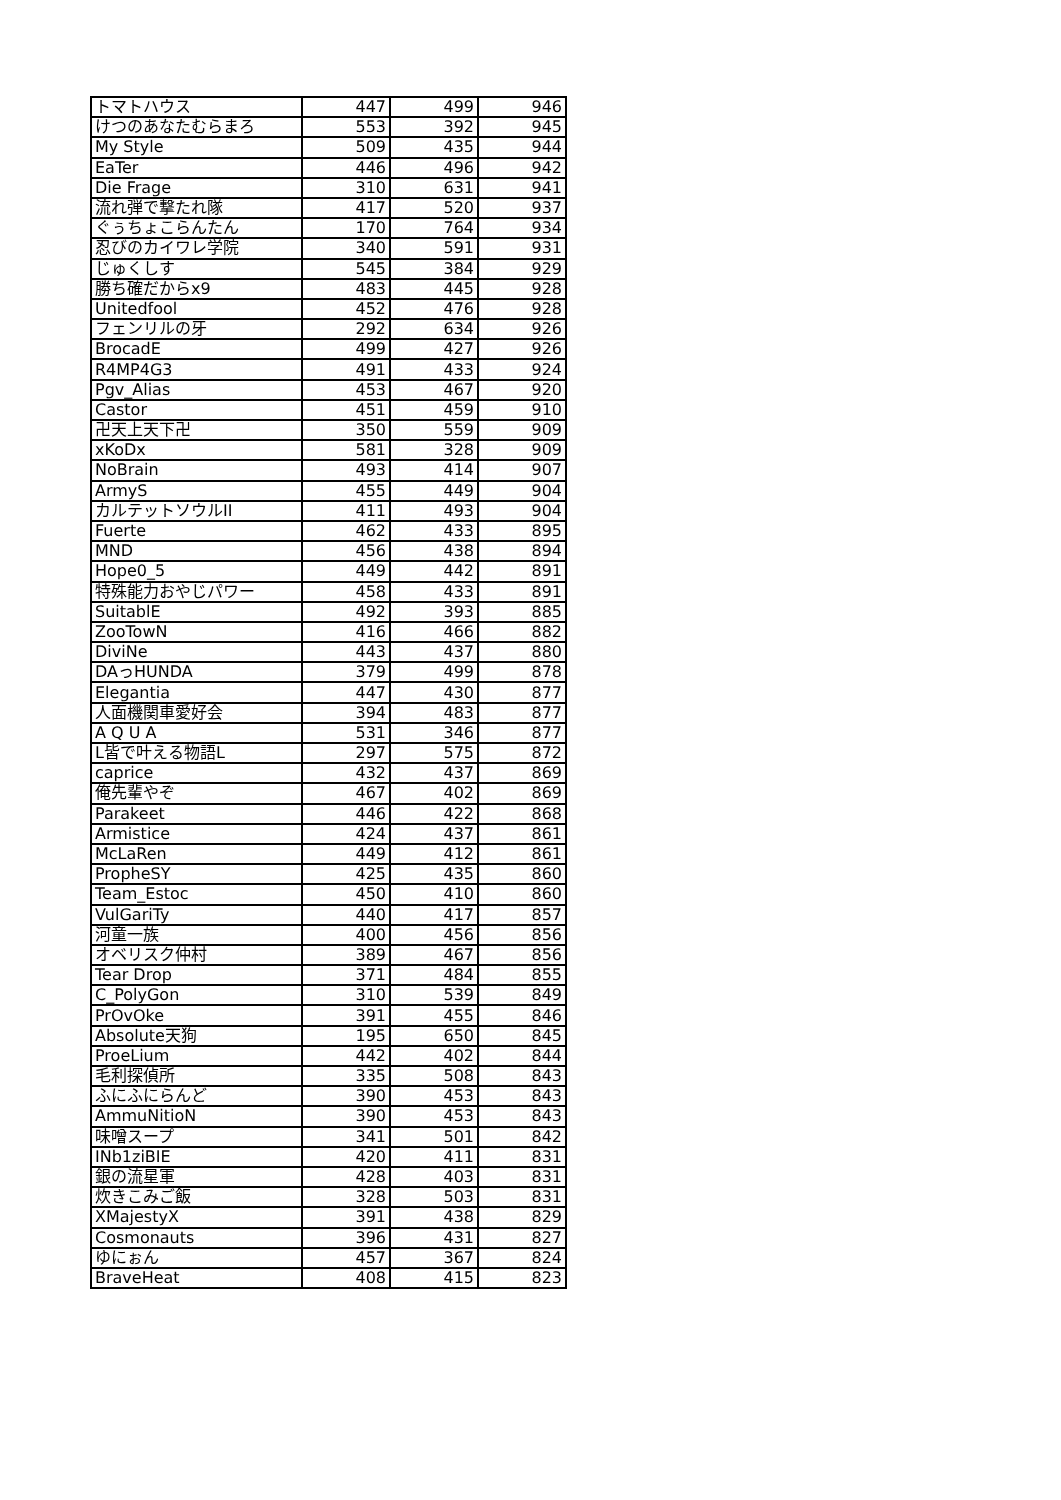| トマトハウス | 447 | 499 | 946 |
| けつのあなたむらまろ | 553 | 392 | 945 |
| My Style | 509 | 435 | 944 |
| EaTer | 446 | 496 | 942 |
| Die Frage | 310 | 631 | 941 |
| 流れ弾で撃たれ隊 | 417 | 520 | 937 |
| ぐぅちょこらんたん | 170 | 764 | 934 |
| 忍びのカイワレ学院 | 340 | 591 | 931 |
| じゅくしす | 545 | 384 | 929 |
| 勝ち確だからx9 | 483 | 445 | 928 |
| Unitedfool | 452 | 476 | 928 |
| フェンリルの牙 | 292 | 634 | 926 |
| BrocadE | 499 | 427 | 926 |
| R4MP4G3 | 491 | 433 | 924 |
| Pgv_Alias | 453 | 467 | 920 |
| Castor | 451 | 459 | 910 |
| 卍天上天下卍 | 350 | 559 | 909 |
| xKoDx | 581 | 328 | 909 |
| NoBrain | 493 | 414 | 907 |
| ArmyS | 455 | 449 | 904 |
| カルテットソウルII | 411 | 493 | 904 |
| Fuerte | 462 | 433 | 895 |
| MND | 456 | 438 | 894 |
| Hope0_5 | 449 | 442 | 891 |
| 特殊能力おやじパワー | 458 | 433 | 891 |
| SuitablE | 492 | 393 | 885 |
| ZooTowN | 416 | 466 | 882 |
| DiviNe | 443 | 437 | 880 |
| DAっHUNDA | 379 | 499 | 878 |
| Elegantia | 447 | 430 | 877 |
| 人面機関車愛好会 | 394 | 483 | 877 |
| A Q U A | 531 | 346 | 877 |
| L皆で叶える物語L | 297 | 575 | 872 |
| caprice | 432 | 437 | 869 |
| 俺先輩やぞ | 467 | 402 | 869 |
| Parakeet | 446 | 422 | 868 |
| Armistice | 424 | 437 | 861 |
| McLaRen | 449 | 412 | 861 |
| PropheSY | 425 | 435 | 860 |
| Team_Estoc | 450 | 410 | 860 |
| VulGariTy | 440 | 417 | 857 |
| 河童一族 | 400 | 456 | 856 |
| オベリスク仲村 | 389 | 467 | 856 |
| Tear Drop | 371 | 484 | 855 |
| C_PolyGon | 310 | 539 | 849 |
| PrOvOke | 391 | 455 | 846 |
| Absolute天狗 | 195 | 650 | 845 |
| ProeLium | 442 | 402 | 844 |
| 毛利探偵所 | 335 | 508 | 843 |
| ふにふにらんど | 390 | 453 | 843 |
| AmmuNitioN | 390 | 453 | 843 |
| 味噌スープ | 341 | 501 | 842 |
| INb1ziBIE | 420 | 411 | 831 |
| 銀の流星軍 | 428 | 403 | 831 |
| 炊きこみご飯 | 328 | 503 | 831 |
| XMajestyX | 391 | 438 | 829 |
| Cosmonauts | 396 | 431 | 827 |
| ゆにぉん | 457 | 367 | 824 |
| BraveHeat | 408 | 415 | 823 |